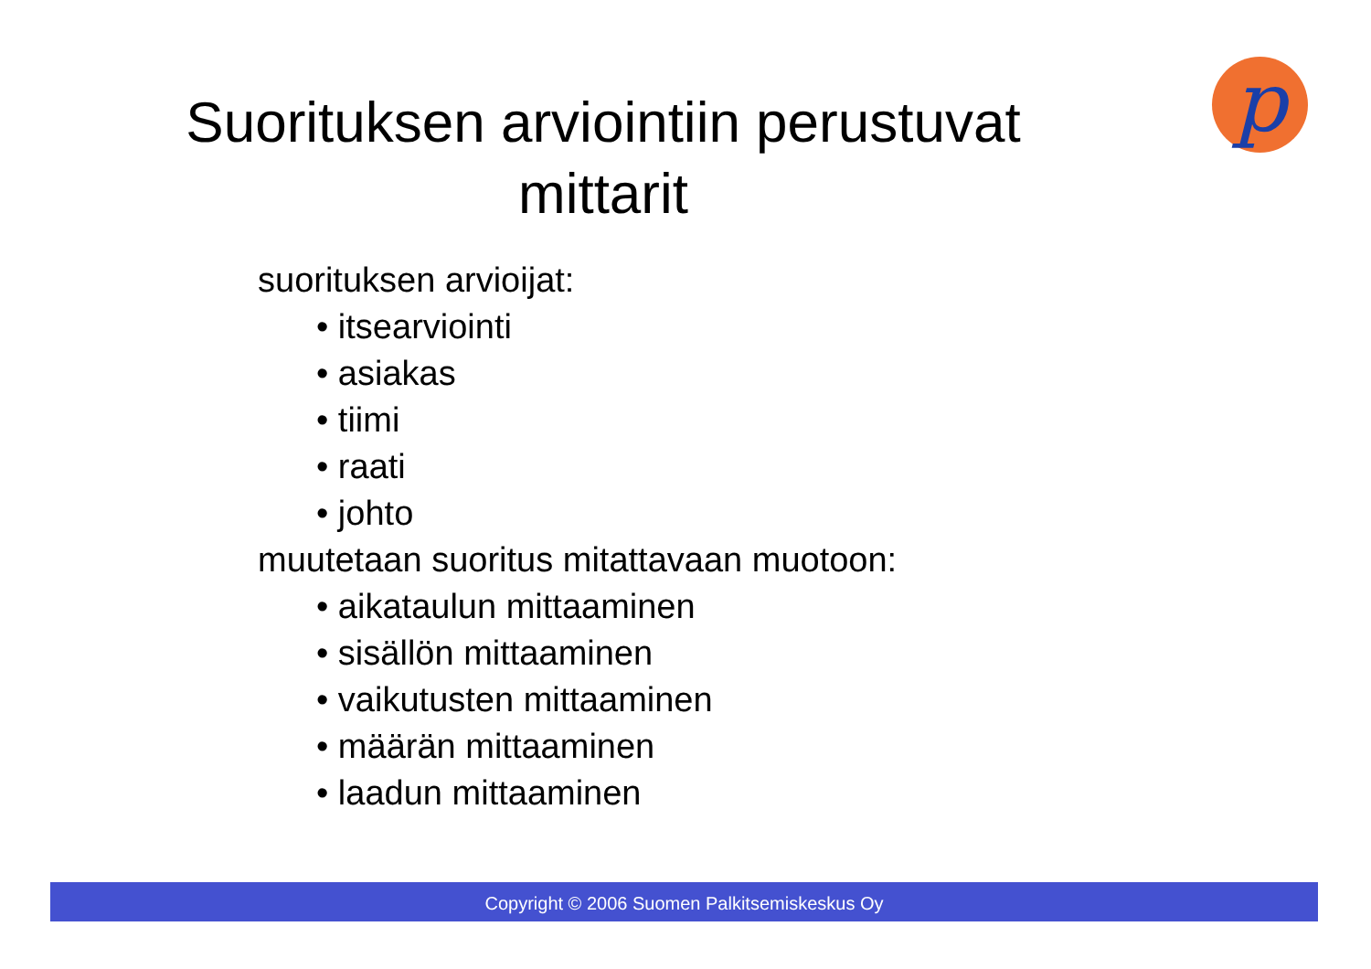p
Suorituksen arviointiin perustuvat
mittarit
suorituksen arvioijat:
• itsearviointi
• asiakas
• tiimi
• raati
• johto
muutetaan suoritus mitattavaan muotoon:
• aikataulun mittaaminen
• sisällön mittaaminen
• vaikutusten mittaaminen
• määrän mittaaminen
• laadun mittaaminen
Copyright © 2006 Suomen Palkitsemiskeskus Oy